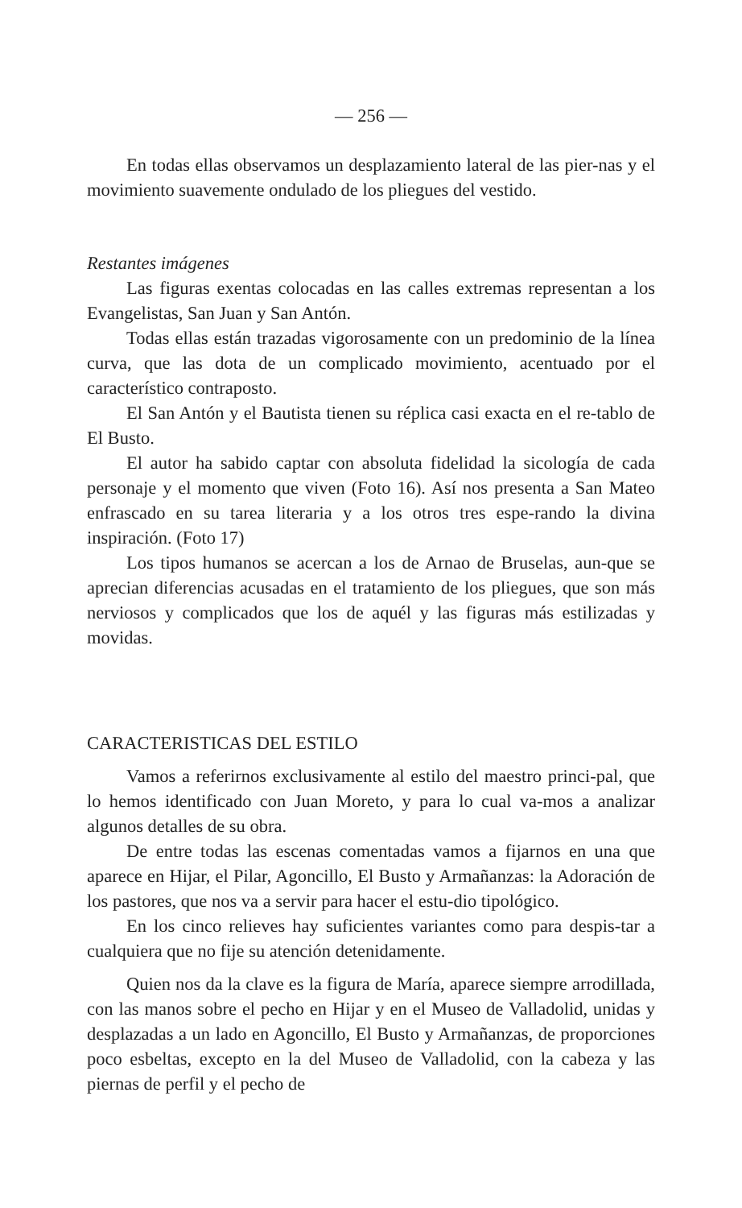— 256 —
En todas ellas observamos un desplazamiento lateral de las pier-nas y el movimiento suavemente ondulado de los pliegues del vestido.
Restantes imágenes
Las figuras exentas colocadas en las calles extremas representan a los Evangelistas, San Juan y San Antón.
Todas ellas están trazadas vigorosamente con un predominio de la línea curva, que las dota de un complicado movimiento, acentuado por el característico contraposto.
El San Antón y el Bautista tienen su réplica casi exacta en el re-tablo de El Busto.
El autor ha sabido captar con absoluta fidelidad la sicología de cada personaje y el momento que viven (Foto 16). Así nos presenta a San Mateo enfrascado en su tarea literaria y a los otros tres espe-rando la divina inspiración. (Foto 17)
Los tipos humanos se acercan a los de Arnao de Bruselas, aun-que se aprecian diferencias acusadas en el tratamiento de los pliegues, que son más nerviosos y complicados que los de aquél y las figuras más estilizadas y movidas.
CARACTERISTICAS DEL ESTILO
Vamos a referirnos exclusivamente al estilo del maestro princi-pal, que lo hemos identificado con Juan Moreto, y para lo cual va-mos a analizar algunos detalles de su obra.
De entre todas las escenas comentadas vamos a fijarnos en una que aparece en Hijar, el Pilar, Agoncillo, El Busto y Armañanzas: la Adoración de los pastores, que nos va a servir para hacer el estu-dio tipológico.
En los cinco relieves hay suficientes variantes como para despis-tar a cualquiera que no fije su atención detenidamente.
Quien nos da la clave es la figura de María, aparece siempre arrodillada, con las manos sobre el pecho en Hijar y en el Museo de Valladolid, unidas y desplazadas a un lado en Agoncillo, El Busto y Armañanzas, de proporciones poco esbeltas, excepto en la del Museo de Valladolid, con la cabeza y las piernas de perfil y el pecho de